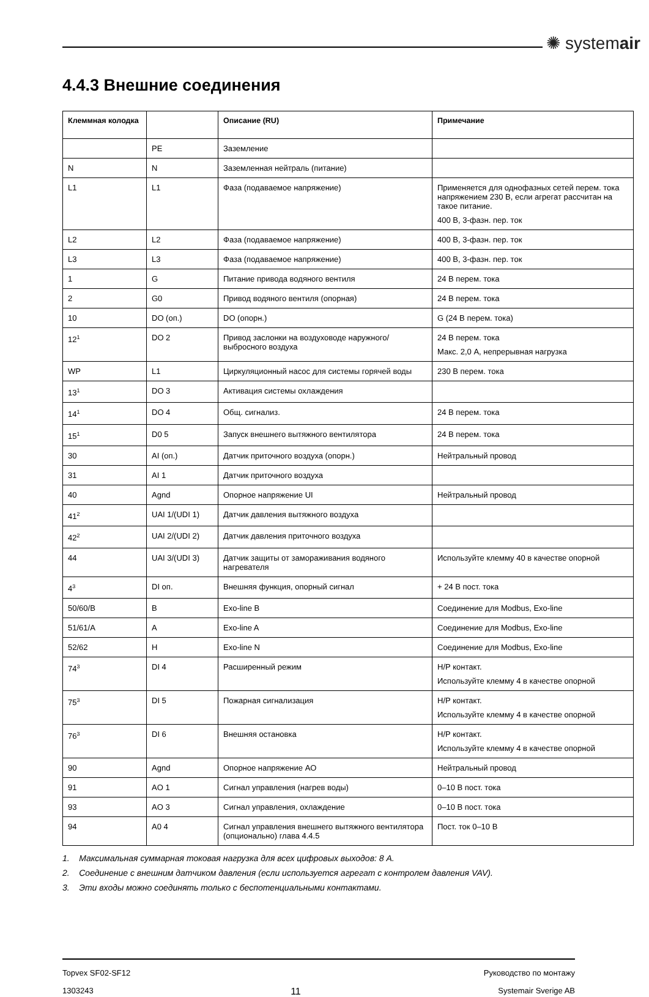✺ systemair
4.4.3 Внешние соединения
| Клеммная колодка | | Описание (RU) | Примечание |
| --- | --- | --- | --- |
| | PE | Заземление | |
| N | N | Заземленная нейтраль (питание) | |
| L1 | L1 | Фаза (подаваемое напряжение) | Применяется для однофазных сетей перем. тока напряжением 230 В, если агрегат рассчитан на такое питание. 400 В, 3-фазн. пер. ток |
| L2 | L2 | Фаза (подаваемое напряжение) | 400 В, 3-фазн. пер. ток |
| L3 | L3 | Фаза (подаваемое напряжение) | 400 В, 3-фазн. пер. ток |
| 1 | G | Питание привода водяного вентиля | 24 В перем. тока |
| 2 | G0 | Привод водяного вентиля (опорная) | 24 В перем. тока |
| 10 | DO (оп.) | DO (опорн.) | G (24 В перем. тока) |
| 12<sup>1</sup> | DO 2 | Привод заслонки на воздуховоде наружного/выбросного воздуха | 24 В перем. тока Макс. 2,0 А, непрерывная нагрузка |
| WP | L1 | Циркуляционный насос для системы горячей воды | 230 В перем. тока |
| 13<sup>1</sup> | DO 3 | Активация системы охлаждения | |
| 14<sup>1</sup> | DO 4 | Общ. сигнализ. | 24 В перем. тока |
| 15<sup>1</sup> | D0 5 | Запуск внешнего вытяжного вентилятора | 24 В перем. тока |
| 30 | AI (оп.) | Датчик приточного воздуха (опорн.) | Нейтральный провод |
| 31 | AI 1 | Датчик приточного воздуха | |
| 40 | Agnd | Опорное напряжение UI | Нейтральный провод |
| 41<sup>2</sup> | UAI 1/(UDI 1) | Датчик давления вытяжного воздуха | |
| 42<sup>2</sup> | UAI 2/(UDI 2) | Датчик давления приточного воздуха | |
| 44 | UAI 3/(UDI 3) | Датчик защиты от замораживания водяного нагревателя | Используйте клемму 40 в качестве опорной |
| 4<sup>3</sup> | DI оп. | Внешняя функция, опорный сигнал | + 24 В пост. тока |
| 50/60/B | B | Exo-line B | Соединение для Modbus, Exo-line |
| 51/61/A | A | Exo-line A | Соединение для Modbus, Exo-line |
| 52/62 | H | Exo-line N | Соединение для Modbus, Exo-line |
| 74<sup>3</sup> | DI 4 | Расширенный режим | Н/Р контакт. Используйте клемму 4 в качестве опорной |
| 75<sup>3</sup> | DI 5 | Пожарная сигнализация | Н/Р контакт. Используйте клемму 4 в качестве опорной |
| 76<sup>3</sup> | DI 6 | Внешняя остановка | Н/Р контакт. Используйте клемму 4 в качестве опорной |
| 90 | Agnd | Опорное напряжение AO | Нейтральный провод |
| 91 | AO 1 | Сигнал управления (нагрев воды) | 0–10 В пост. тока |
| 93 | AO 3 | Сигнал управления, охлаждение | 0–10 В пост. тока |
| 94 | A0 4 | Сигнал управления внешнего вытяжного вентилятора (опционально) глава 4.4.5 | Пост. ток 0–10 В |
1. Максимальная суммарная токовая нагрузка для всех цифровых выходов: 8 А.
2. Соединение с внешним датчиком давления (если используется агрегат с контролем давления VAV).
3. Эти входы можно соединять только с беспотенциальными контактами.
Topvex SF02-SF12 Руководство по монтажу
1303243 11 Systemair Sverige AB